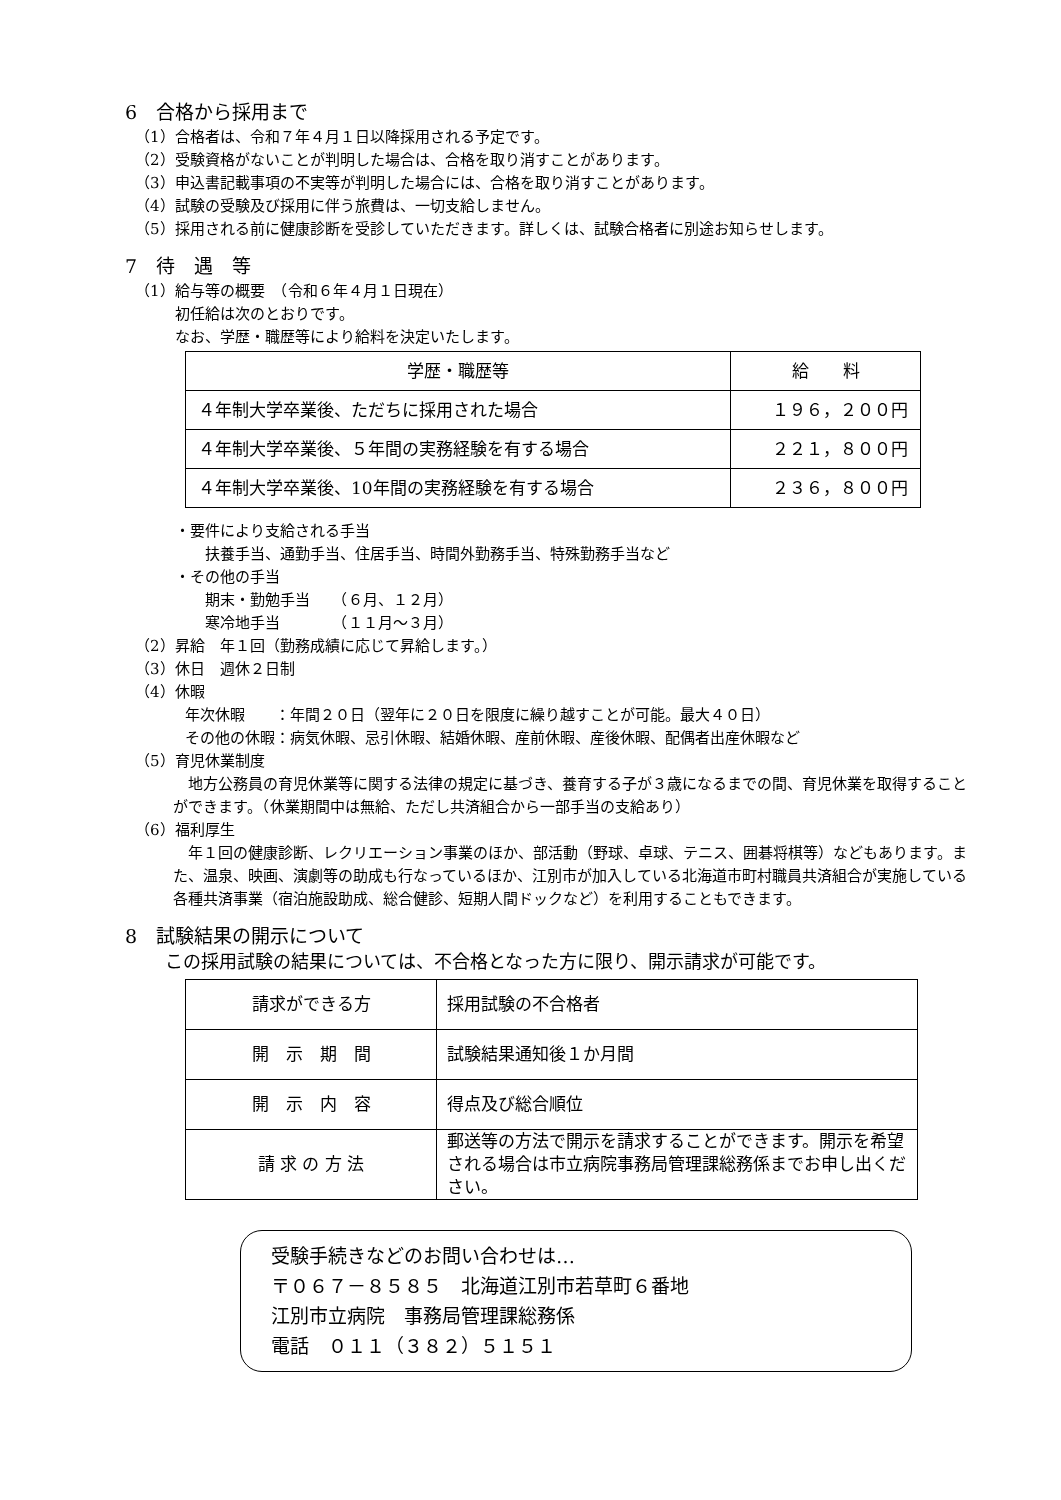6　合格から採用まで
（1）合格者は、令和７年４月１日以降採用される予定です。
（2）受験資格がないことが判明した場合は、合格を取り消すことがあります。
（3）申込書記載事項の不実等が判明した場合には、合格を取り消すことがあります。
（4）試験の受験及び採用に伴う旅費は、一切支給しません。
（5）採用される前に健康診断を受診していただきます。詳しくは、試験合格者に別途お知らせします。
7　待　遇　等
（1）給与等の概要　（令和６年４月１日現在）
初任給は次のとおりです。
なお、学歴・職歴等により給料を決定いたします。
| 学歴・職歴等 | 給 料 |
| --- | --- |
| ４年制大学卒業後、ただちに採用された場合 | １９６，２００円 |
| ４年制大学卒業後、５年間の実務経験を有する場合 | ２２１，８００円 |
| ４年制大学卒業後、10年間の実務経験を有する場合 | ２３６，８００円 |
・要件により支給される手当
扶養手当、通勤手当、住居手当、時間外勤務手当、特殊勤務手当など
・その他の手当
期末・勤勉手当　　（６月、１２月）
寒冷地手当　　　　（１１月～３月）
（2）昇給　年１回（勤務成績に応じて昇給します。）
（3）休日　週休２日制
（4）休暇
年次休暇　　：年間２０日（翌年に２０日を限度に繰り越すことが可能。最大４０日）
その他の休暇：病気休暇、忌引休暇、結婚休暇、産前休暇、産後休暇、配偶者出産休暇など
（5）育児休業制度
地方公務員の育児休業等に関する法律の規定に基づき、養育する子が３歳になるまでの間、育児休業を取得することができます。（休業期間中は無給、ただし共済組合から一部手当の支給あり）
（6）福利厚生
年１回の健康診断、レクリエーション事業のほか、部活動（野球、卓球、テニス、囲碁将棋等）などもあります。また、温泉、映画、演劇等の助成も行なっているほか、江別市が加入している北海道市町村職員共済組合が実施している各種共済事業（宿泊施設助成、総合健診、短期人間ドックなど）を利用することもできます。
8　試験結果の開示について
この採用試験の結果については、不合格となった方に限り、開示請求が可能です。
| 請求ができる方 | 採用試験の不合格者 |
| 開 示 期 間 | 試験結果通知後１か月間 |
| 開 示 内 容 | 得点及び総合順位 |
| 請 求 の 方 法 | 郵送等の方法で開示を請求することができます。開示を希望される場合は市立病院事務局管理課総務係までお申し出ください。 |
受験手続きなどのお問い合わせは…
〒０６７－８５８５　北海道江別市若草町６番地
江別市立病院　事務局管理課総務係
電話　０１１（３８２）５１５１